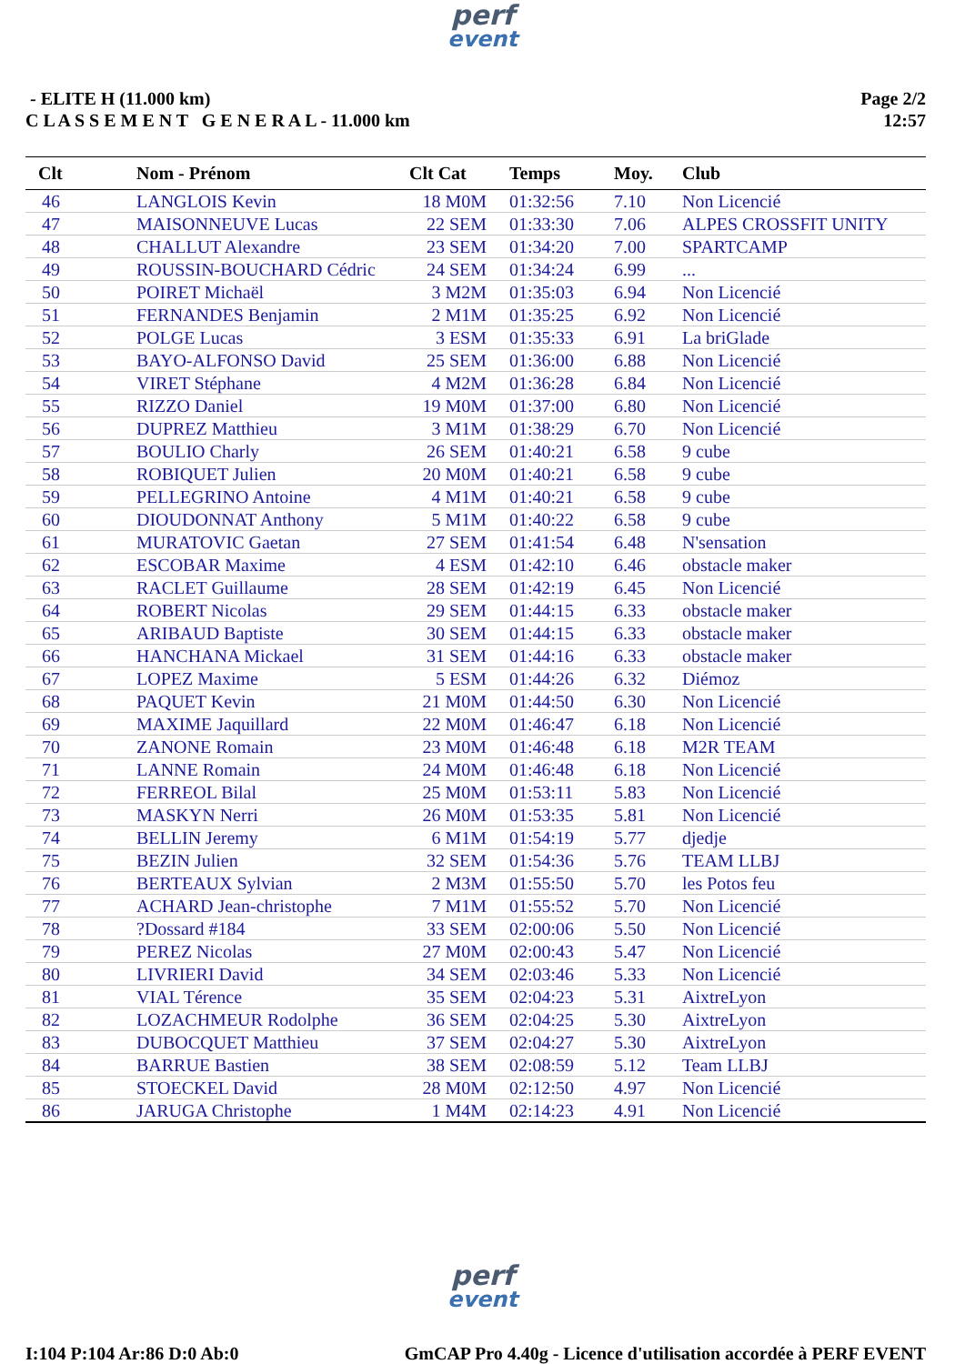perf
event
- ELITE H (11.000 km)
C L A S S E M E N T G E N E R A L - 11.000 km
Page 2/2
12:57
| Clt | Nom - Prénom | Clt Cat | Temps | Moy. | Club |
| --- | --- | --- | --- | --- | --- |
| 46 | LANGLOIS Kevin | 18 M0M | 01:32:56 | 7.10 | Non Licencié |
| 47 | MAISONNEUVE Lucas | 22 SEM | 01:33:30 | 7.06 | ALPES CROSSFIT UNITY |
| 48 | CHALLUT Alexandre | 23 SEM | 01:34:20 | 7.00 | SPARTCAMP |
| 49 | ROUSSIN-BOUCHARD Cédric | 24 SEM | 01:34:24 | 6.99 | ... |
| 50 | POIRET Michaël | 3 M2M | 01:35:03 | 6.94 | Non Licencié |
| 51 | FERNANDES Benjamin | 2 M1M | 01:35:25 | 6.92 | Non Licencié |
| 52 | POLGE Lucas | 3 ESM | 01:35:33 | 6.91 | La briGlade |
| 53 | BAYO-ALFONSO David | 25 SEM | 01:36:00 | 6.88 | Non Licencié |
| 54 | VIRET Stéphane | 4 M2M | 01:36:28 | 6.84 | Non Licencié |
| 55 | RIZZO Daniel | 19 M0M | 01:37:00 | 6.80 | Non Licencié |
| 56 | DUPREZ Matthieu | 3 M1M | 01:38:29 | 6.70 | Non Licencié |
| 57 | BOULIO Charly | 26 SEM | 01:40:21 | 6.58 | 9 cube |
| 58 | ROBIQUET Julien | 20 M0M | 01:40:21 | 6.58 | 9 cube |
| 59 | PELLEGRINO Antoine | 4 M1M | 01:40:21 | 6.58 | 9 cube |
| 60 | DIOUDONNAT Anthony | 5 M1M | 01:40:22 | 6.58 | 9 cube |
| 61 | MURATOVIC Gaetan | 27 SEM | 01:41:54 | 6.48 | N'sensation |
| 62 | ESCOBAR Maxime | 4 ESM | 01:42:10 | 6.46 | obstacle maker |
| 63 | RACLET Guillaume | 28 SEM | 01:42:19 | 6.45 | Non Licencié |
| 64 | ROBERT Nicolas | 29 SEM | 01:44:15 | 6.33 | obstacle maker |
| 65 | ARIBAUD Baptiste | 30 SEM | 01:44:15 | 6.33 | obstacle maker |
| 66 | HANCHANA Mickael | 31 SEM | 01:44:16 | 6.33 | obstacle maker |
| 67 | LOPEZ Maxime | 5 ESM | 01:44:26 | 6.32 | Diémoz |
| 68 | PAQUET Kevin | 21 M0M | 01:44:50 | 6.30 | Non Licencié |
| 69 | MAXIME Jaquillard | 22 M0M | 01:46:47 | 6.18 | Non Licencié |
| 70 | ZANONE Romain | 23 M0M | 01:46:48 | 6.18 | M2R TEAM |
| 71 | LANNE Romain | 24 M0M | 01:46:48 | 6.18 | Non Licencié |
| 72 | FERREOL Bilal | 25 M0M | 01:53:11 | 5.83 | Non Licencié |
| 73 | MASKYN Nerri | 26 M0M | 01:53:35 | 5.81 | Non Licencié |
| 74 | BELLIN Jeremy | 6 M1M | 01:54:19 | 5.77 | djedje |
| 75 | BEZIN Julien | 32 SEM | 01:54:36 | 5.76 | TEAM LLBJ |
| 76 | BERTEAUX Sylvian | 2 M3M | 01:55:50 | 5.70 | les Potos feu |
| 77 | ACHARD Jean-christophe | 7 M1M | 01:55:52 | 5.70 | Non Licencié |
| 78 | ?Dossard #184 | 33 SEM | 02:00:06 | 5.50 | Non Licencié |
| 79 | PEREZ Nicolas | 27 M0M | 02:00:43 | 5.47 | Non Licencié |
| 80 | LIVRIERI David | 34 SEM | 02:03:46 | 5.33 | Non Licencié |
| 81 | VIAL Térence | 35 SEM | 02:04:23 | 5.31 | AixtreLyon |
| 82 | LOZACHMEUR Rodolphe | 36 SEM | 02:04:25 | 5.30 | AixtreLyon |
| 83 | DUBOCQUET Matthieu | 37 SEM | 02:04:27 | 5.30 | AixtreLyon |
| 84 | BARRUE Bastien | 38 SEM | 02:08:59 | 5.12 | Team LLBJ |
| 85 | STOECKEL David | 28 M0M | 02:12:50 | 4.97 | Non Licencié |
| 86 | JARUGA Christophe | 1 M4M | 02:14:23 | 4.91 | Non Licencié |
perf
event
I:104 P:104 Ar:86 D:0 Ab:0 GmCAP Pro 4.40g - Licence d'utilisation accordée à PERF EVENT